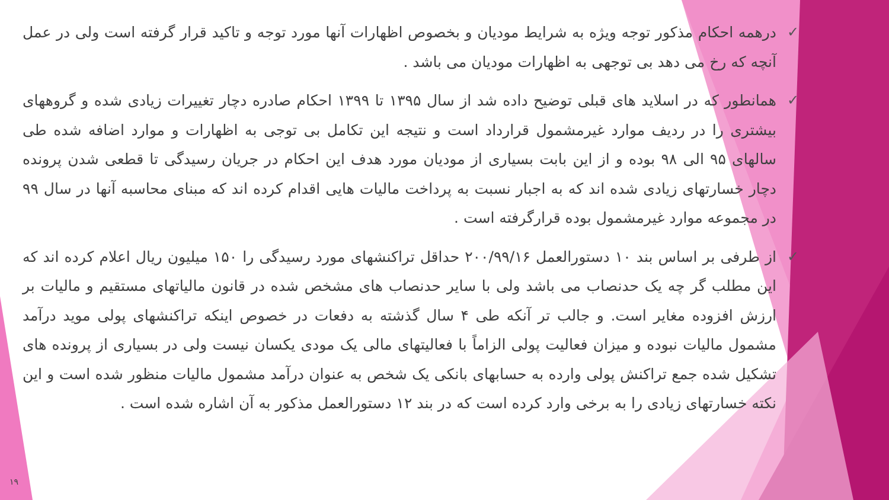✓ درهمه احکام مذکور توجه ویژه به شرایط مودیان و بخصوص اظهارات آنها مورد توجه و تاکید قرار گرفته است ولی در عمل آنچه که رخ می دهد بی توجهی به اظهارات مودیان می باشد .
✓ همانطور که در اسلاید های قبلی توضیح داده شد از سال ۱۳۹۵ تا ۱۳۹۹ احکام صادره دچار تغییرات زیادی شده و گروههای بیشتری را در ردیف موارد غیرمشمول قرارداد است و نتیجه این تکامل بی توجی به اظهارات و موارد اضافه شده طی سالهای ۹۵ الی ۹۸ بوده و از این بابت بسیاری از مودیان مورد هدف این احکام در جریان رسیدگی تا قطعی شدن پرونده دچار خسارتهای زیادی شده اند که به اجبار نسبت به پرداخت مالیات هایی اقدام کرده اند که مبنای محاسبه آنها در سال ۹۹ در مجموعه موارد غیرمشمول بوده قرارگرفته است .
✓ از طرفی بر اساس بند ۱۰ دستورالعمل ۲۰۰/۹۹/۱۶ حداقل تراکنشهای مورد رسیدگی را ۱۵۰ میلیون ریال اعلام کرده اند که این مطلب گر چه یک حدنصاب می باشد ولی با سایر حدنصاب های مشخص شده در قانون مالیاتهای مستقیم و مالیات بر ارزش افزوده مغایر است. و جالب تر آنکه طی ۴ سال گذشته به دفعات در خصوص اینکه تراکنشهای پولی موید درآمد مشمول مالیات نبوده و میزان فعالیت پولی الزاماً با فعالیتهای مالی یک مودی یکسان نیست ولی در بسیاری از پرونده های تشکیل شده جمع تراکنش پولی وارده به حسابهای بانکی یک شخص به عنوان درآمد مشمول مالیات منظور شده است و این نکته خسارتهای زیادی را به برخی وارد کرده است که در بند ۱۲ دستورالعمل مذکور به آن اشاره شده است .
۱۹